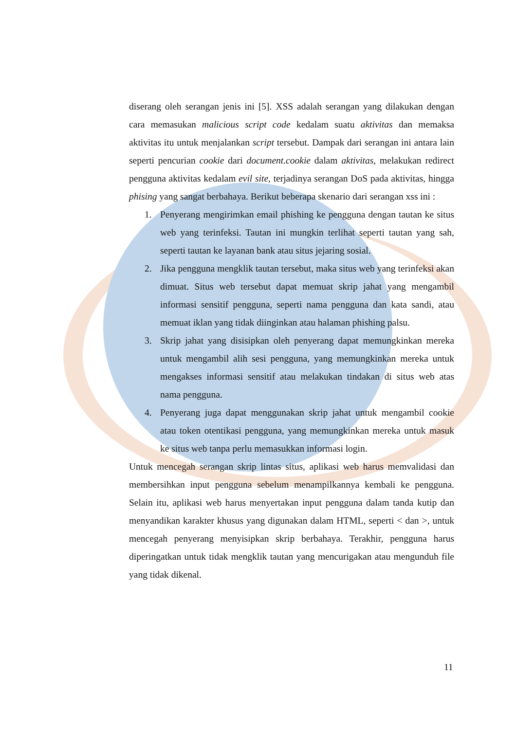diserang oleh serangan jenis ini [5]. XSS adalah serangan yang dilakukan dengan cara memasukan malicious script code kedalam suatu aktivitas dan memaksa aktivitas itu untuk menjalankan script tersebut. Dampak dari serangan ini antara lain seperti pencurian cookie dari document.cookie dalam aktivitas, melakukan redirect pengguna aktivitas kedalam evil site, terjadinya serangan DoS pada aktivitas, hingga phising yang sangat berbahaya. Berikut beberapa skenario dari serangan xss ini :
1. Penyerang mengirimkan email phishing ke pengguna dengan tautan ke situs web yang terinfeksi. Tautan ini mungkin terlihat seperti tautan yang sah, seperti tautan ke layanan bank atau situs jejaring sosial.
2. Jika pengguna mengklik tautan tersebut, maka situs web yang terinfeksi akan dimuat. Situs web tersebut dapat memuat skrip jahat yang mengambil informasi sensitif pengguna, seperti nama pengguna dan kata sandi, atau memuat iklan yang tidak diinginkan atau halaman phishing palsu.
3. Skrip jahat yang disisipkan oleh penyerang dapat memungkinkan mereka untuk mengambil alih sesi pengguna, yang memungkinkan mereka untuk mengakses informasi sensitif atau melakukan tindakan di situs web atas nama pengguna.
4. Penyerang juga dapat menggunakan skrip jahat untuk mengambil cookie atau token otentikasi pengguna, yang memungkinkan mereka untuk masuk ke situs web tanpa perlu memasukkan informasi login.
Untuk mencegah serangan skrip lintas situs, aplikasi web harus memvalidasi dan membersihkan input pengguna sebelum menampilkannya kembali ke pengguna. Selain itu, aplikasi web harus menyertakan input pengguna dalam tanda kutip dan menyandikan karakter khusus yang digunakan dalam HTML, seperti < dan >, untuk mencegah penyerang menyisipkan skrip berbahaya. Terakhir, pengguna harus diperingatkan untuk tidak mengklik tautan yang mencurigakan atau mengunduh file yang tidak dikenal.
11